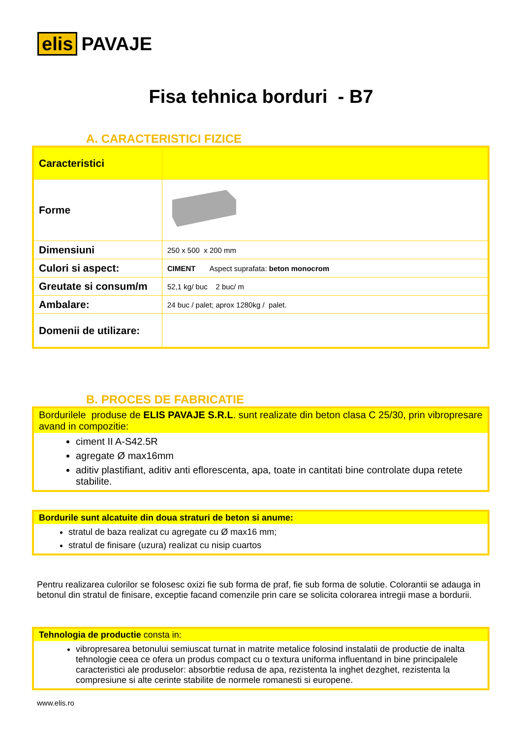elis PAVAJE
Fisa tehnica borduri - B7
A. CARACTERISTICI FIZICE
| Caracteristici | |
| Forme | |
| Dimensiuni | 250 x 500 x 200 mm |
| Culori si aspect: | CIMENT Aspect suprafata: beton monocrom |
| Greutate si consum/m | 52,1 kg/ buc 2 buc/ m |
| Ambalare: | 24 buc / palet; aprox 1280kg / palet. |
| Domenii de utilizare: | |
B. PROCES DE FABRICATIE
Bordurilele produse de ELIS PAVAJE S.R.L. sunt realizate din beton clasa C 25/30, prin vibropresare avand in compozitie:
ciment II A-S42.5R
agregate Ø max16mm
aditiv plastifiant, aditiv anti eflorescenta, apa, toate in cantitati bine controlate dupa retete stabilite.
Bordurile sunt alcatuite din doua straturi de beton si anume:
stratul de baza realizat cu agregate cu Ø max16 mm;
stratul de finisare (uzura) realizat cu nisip cuartos
Pentru realizarea culorilor se folosesc oxizi fie sub forma de praf, fie sub forma de solutie. Colorantii se adauga in betonul din stratul de finisare, exceptie facand comenzile prin care se solicita colorarea intregii mase a bordurii.
Tehnologia de productie consta in:
vibropresarea betonului semiuscat turnat in matrite metalice folosind instalatii de productie de inalta tehnologie ceea ce ofera un produs compact cu o textura uniforma influentand in bine principalele caracteristici ale produselor: absorbtie redusa de apa, rezistenta la inghet dezghet, rezistenta la compresiune si alte cerinte stabilite de normele romanesti si europene.
www.elis.ro